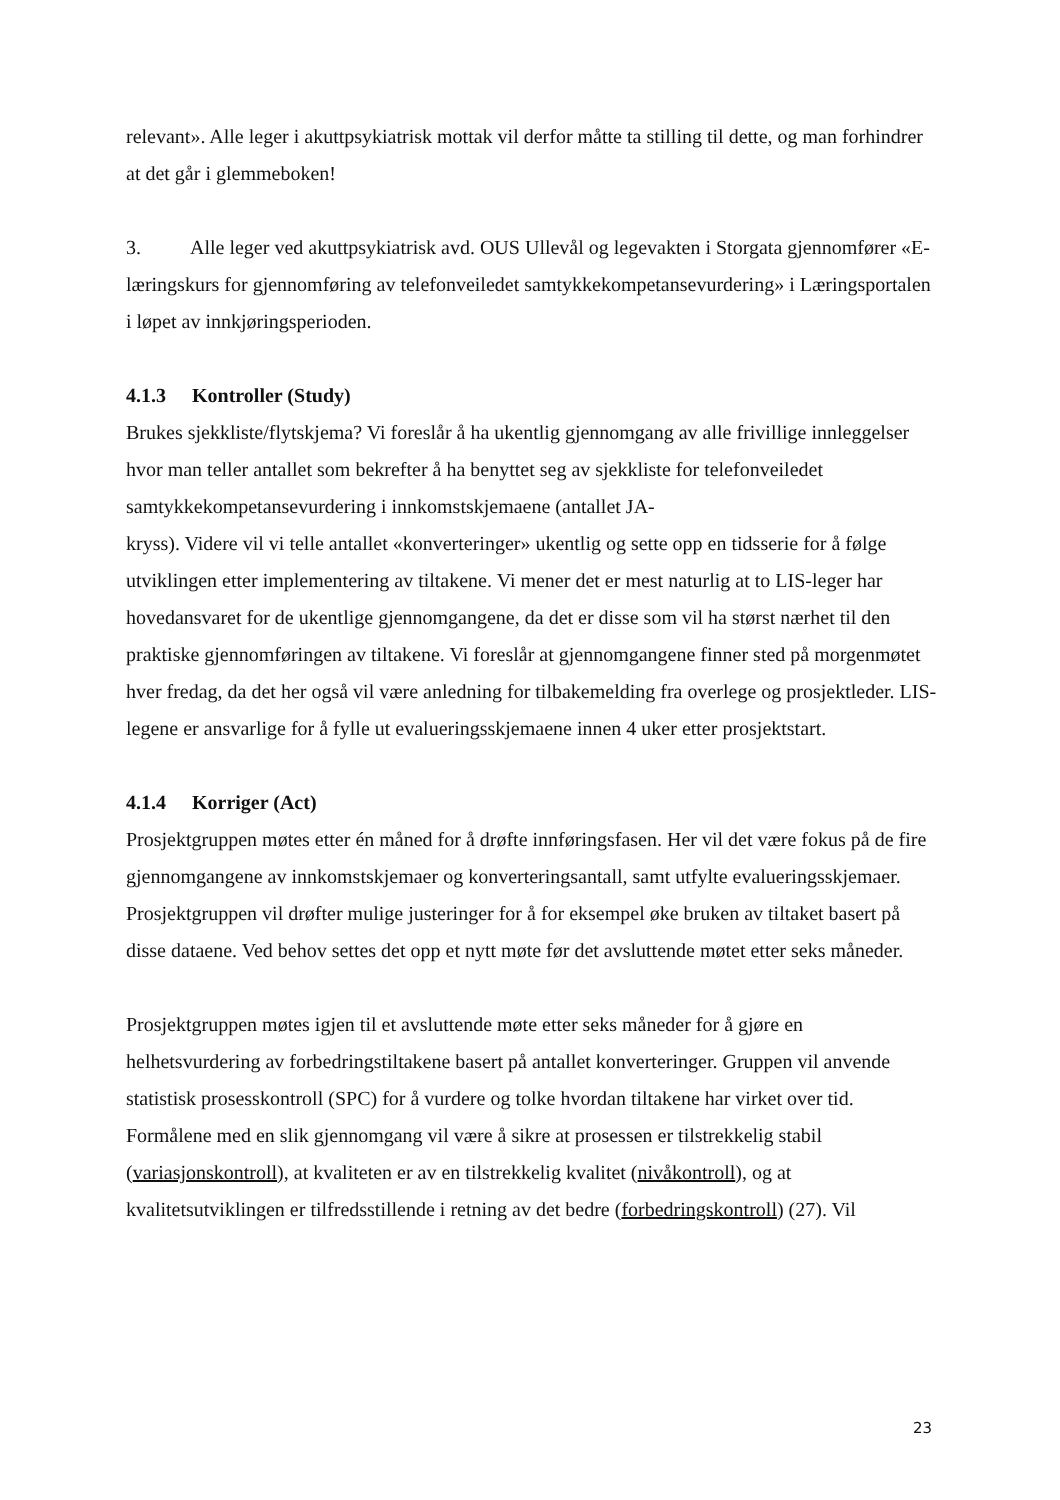relevant». Alle leger i akuttpsykiatrisk mottak vil derfor måtte ta stilling til dette, og man forhindrer at det går i glemmeboken!
3. Alle leger ved akuttpsykiatrisk avd. OUS Ullevål og legevakten i Storgata gjennomfører «E-læringskurs for gjennomføring av telefonveiledet samtykkekompetansevurdering» i Læringsportalen i løpet av innkjøringsperioden.
4.1.3 Kontroller (Study)
Brukes sjekkliste/flytskjema? Vi foreslår å ha ukentlig gjennomgang av alle frivillige innleggelser hvor man teller antallet som bekrefter å ha benyttet seg av sjekkliste for telefonveiledet samtykkekompetansevurdering i innkomstskjemaene (antallet JA-
kryss). Videre vil vi telle antallet «konverteringer» ukentlig og sette opp en tidsserie for å følge utviklingen etter implementering av tiltakene. Vi mener det er mest naturlig at to LIS-leger har hovedansvaret for de ukentlige gjennomgangene, da det er disse som vil ha størst nærhet til den praktiske gjennomføringen av tiltakene. Vi foreslår at gjennomgangene finner sted på morgenmøtet hver fredag, da det her også vil være anledning for tilbakemelding fra overlege og prosjektleder. LIS-legene er ansvarlige for å fylle ut evalueringsskjemaene innen 4 uker etter prosjektstart.
4.1.4 Korriger (Act)
Prosjektgruppen møtes etter én måned for å drøfte innføringsfasen. Her vil det være fokus på de fire gjennomgangene av innkomstskjemaer og konverteringsantall, samt utfylte evalueringsskjemaer. Prosjektgruppen vil drøfter mulige justeringer for å for eksempel øke bruken av tiltaket basert på disse dataene. Ved behov settes det opp et nytt møte før det avsluttende møtet etter seks måneder.
Prosjektgruppen møtes igjen til et avsluttende møte etter seks måneder for å gjøre en helhetsvurdering av forbedringstiltakene basert på antallet konverteringer. Gruppen vil anvende statistisk prosesskontroll (SPC) for å vurdere og tolke hvordan tiltakene har virket over tid. Formålene med en slik gjennomgang vil være å sikre at prosessen er tilstrekkelig stabil (variasjonskontroll), at kvaliteten er av en tilstrekkelig kvalitet (nivåkontroll), og at kvalitetsutviklingen er tilfredsstillende i retning av det bedre (forbedringskontroll) (27). Vil
23